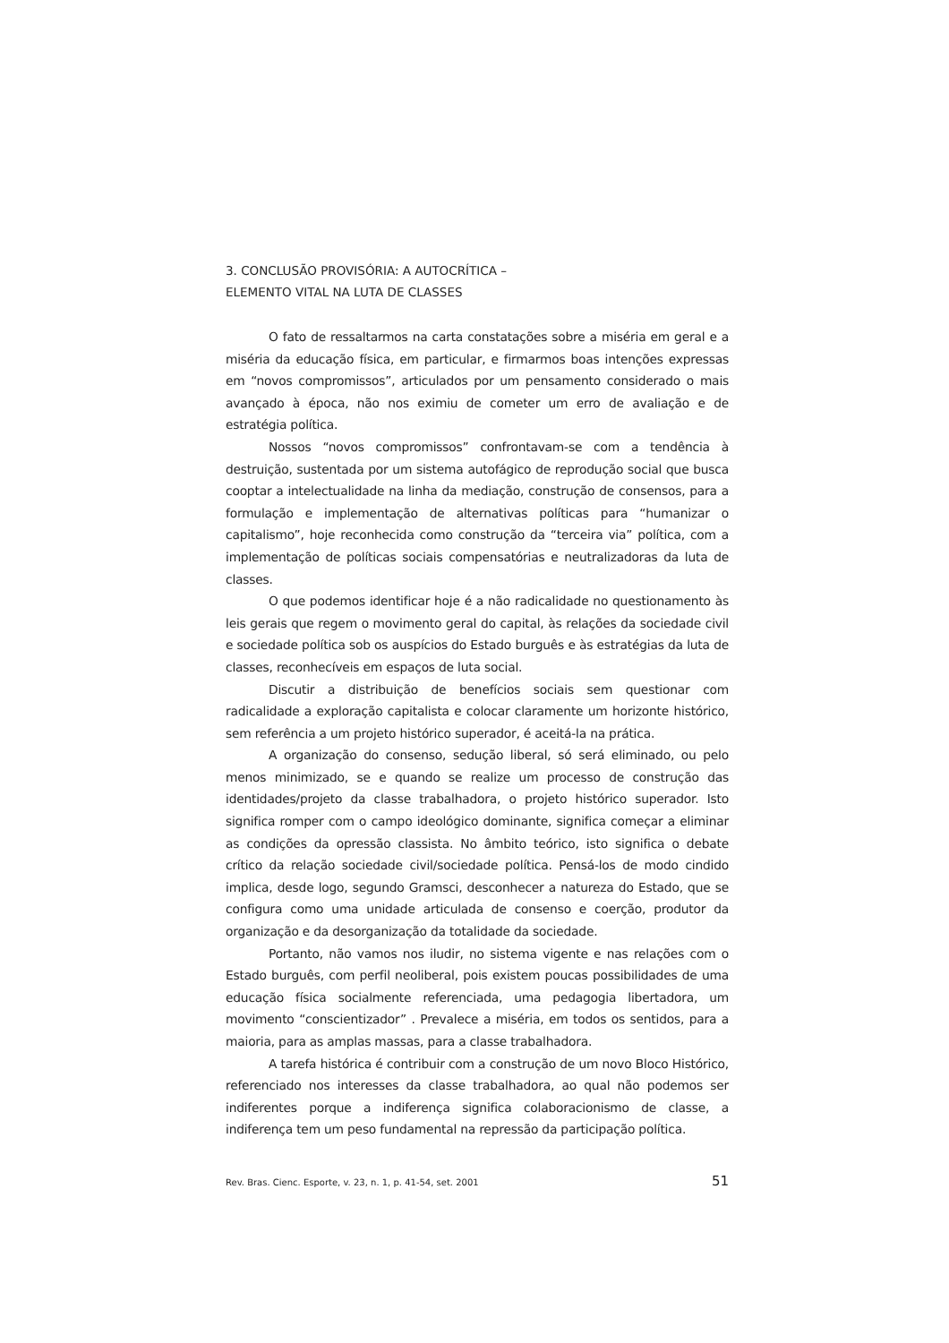3. CONCLUSÃO PROVISÓRIA: A AUTOCRÍTICA –
ELEMENTO VITAL NA LUTA DE CLASSES
O fato de ressaltarmos na carta constatações sobre a miséria em geral e a miséria da educação física, em particular, e firmarmos boas intenções expressas em “novos compromissos”, articulados por um pensamento considerado o mais avançado à época, não nos eximiu de cometer um erro de avaliação e de estratégia política.
Nossos “novos compromissos” confrontavam-se com a tendência à destruição, sustentada por um sistema autofágico de reprodução social que busca cooptar a intelectualidade na linha da mediação, construção de consensos, para a formulação e implementação de alternativas políticas para “humanizar o capitalismo”, hoje reconhecida como construção da “terceira via” política, com a implementação de políticas sociais compensatórias e neutralizadoras da luta de classes.
O que podemos identificar hoje é a não radicalidade no questionamento às leis gerais que regem o movimento geral do capital, às relações da sociedade civil e sociedade política sob os auspícios do Estado burguês e às estratégias da luta de classes, reconhecíveis em espaços de luta social.
Discutir a distribuição de benefícios sociais sem questionar com radicalidade a exploração capitalista e colocar claramente um horizonte histórico, sem referência a um projeto histórico superador, é aceitá-la na prática.
A organização do consenso, sedução liberal, só será eliminado, ou pelo menos minimizado, se e quando se realize um processo de construção das identidades/projeto da classe trabalhadora, o projeto histórico superador. Isto significa romper com o campo ideológico dominante, significa começar a eliminar as condições da opressão classista. No âmbito teórico, isto significa o debate crítico da relação sociedade civil/sociedade política. Pensá-los de modo cindido implica, desde logo, segundo Gramsci, desconhecer a natureza do Estado, que se configura como uma unidade articulada de consenso e coerção, produtor da organização e da desorganização da totalidade da sociedade.
Portanto, não vamos nos iludir, no sistema vigente e nas relações com o Estado burguês, com perfil neoliberal, pois existem poucas possibilidades de uma educação física socialmente referenciada, uma pedagogia libertadora, um movimento “conscientizador” . Prevalece a miséria, em todos os sentidos, para a maioria, para as amplas massas, para a classe trabalhadora.
A tarefa histórica é contribuir com a construção de um novo Bloco Histórico, referenciado nos interesses da classe trabalhadora, ao qual não podemos ser indiferentes porque a indiferença significa colaboracionismo de classe, a indiferença tem um peso fundamental na repressão da participação política.
Rev. Bras. Cienc. Esporte, v. 23, n. 1, p. 41-54, set. 2001 51